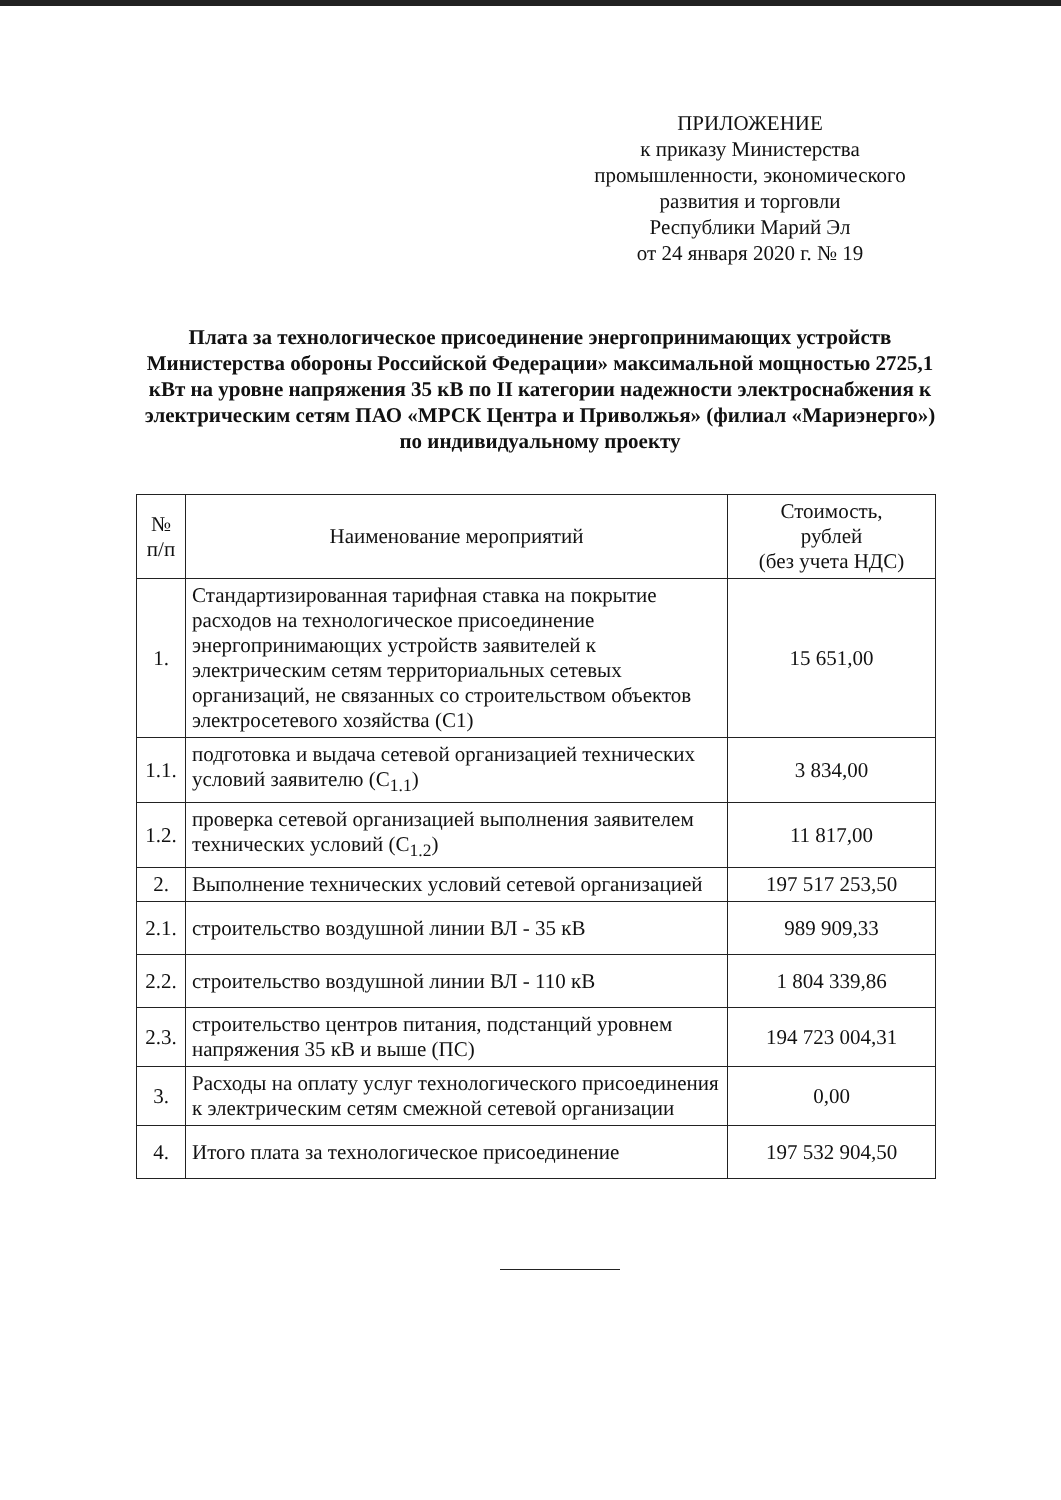ПРИЛОЖЕНИЕ
к приказу Министерства
промышленности, экономического
развития и торговли
Республики Марий Эл
от 24 января 2020 г. № 19
Плата за технологическое присоединение энергопринимающих устройств Министерства обороны Российской Федерации» максимальной мощностью 2725,1 кВт на уровне напряжения 35 кВ по II категории надежности электроснабжения к электрическим сетям ПАО «МРСК Центра и Приволжья» (филиал «Мариэнерго») по индивидуальному проекту
| № п/п | Наименование мероприятий | Стоимость, рублей (без учета НДС) |
| --- | --- | --- |
| 1. | Стандартизированная тарифная ставка на покрытие расходов на технологическое присоединение энергопринимающих устройств заявителей к электрическим сетям территориальных сетевых организаций, не связанных со строительством объектов электросетевого хозяйства (С1) | 15 651,00 |
| 1.1. | подготовка и выдача сетевой организацией технических условий заявителю (С<sub>1.1</sub>) | 3 834,00 |
| 1.2. | проверка сетевой организацией выполнения заявителем технических условий (С<sub>1.2</sub>) | 11 817,00 |
| 2. | Выполнение технических условий сетевой организацией | 197 517 253,50 |
| 2.1. | строительство воздушной линии ВЛ - 35 кВ | 989 909,33 |
| 2.2. | строительство воздушной линии ВЛ - 110 кВ | 1 804 339,86 |
| 2.3. | строительство центров питания, подстанций уровнем напряжения 35 кВ и выше (ПС) | 194 723 004,31 |
| 3. | Расходы на оплату услуг технологического присоединения к электрическим сетям смежной сетевой организации | 0,00 |
| 4. | Итого плата за технологическое присоединение | 197 532 904,50 |